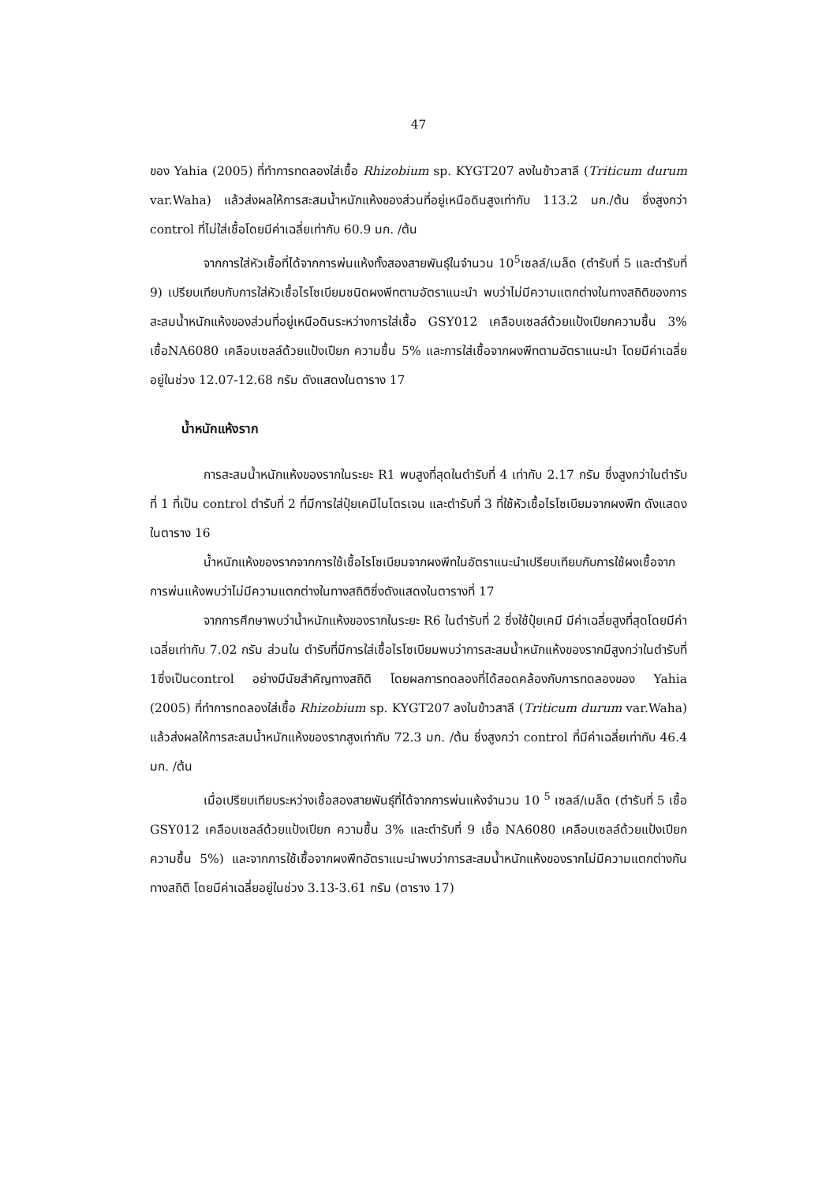47
ของ Yahia (2005) ที่ทำการทดลองใส่เชื้อ Rhizobium sp. KYGT207 ลงในข้าวสาลี (Triticum durum var.Waha) แล้วส่งผลให้การสะสมน้ำหนักแห้งของส่วนที่อยู่เหนือดินสูงเท่ากับ 113.2 มก./ต้น ซึ่งสูงกว่า control ที่ไม่ใส่เชื้อโดยมีค่าเฉลี่ยเท่ากับ 60.9 มก. /ต้น
จากการใส่หัวเชื้อที่ได้จากการพ่นแห้งทั้งสองสายพันธุ์ในจำนวน 10<sup>5</sup>เซลล์/เมล็ด (ตำรับที่ 5 และตำรับที่ 9) เปรียบเทียบกับการใส่หัวเชื้อไรโซเบียมชนิดผงพีทตามอัตราแนะนำ พบว่าไม่มีความแตกต่างในทางสถิติของการสะสมน้ำหนักแห้งของส่วนที่อยู่เหนือดินระหว่างการใส่เชื้อ GSY012 เคลือบเซลล์ด้วยแป้งเปียกความชื้น 3% เชื้อNA6080 เคลือบเซลล์ด้วยแป้งเปียก ความชื้น 5% และการใส่เชื้อจากผงพีทตามอัตราแนะนำ โดยมีค่าเฉลี่ยอยู่ในช่วง 12.07-12.68 กรัม ดังแสดงในตาราง 17
น้ำหนักแห้งราก
การสะสมน้ำหนักแห้งของรากในระยะ R1 พบสูงที่สุดในตำรับที่ 4 เท่ากับ 2.17 กรัม ซึ่งสูงกว่าในตำรับที่ 1 ที่เป็น control ตำรับที่ 2 ที่มีการใส่ปุ๋ยเคมีไนโตรเจน และตำรับที่ 3 ที่ใช้หัวเชื้อไรโซเบียมจากผงพีท ดังแสดงในตาราง 16
น้ำหนักแห้งของรากจากการใช้เชื้อไรโซเบียมจากผงพีทในอัตราแนะนำเปรียบเทียบกับการใช้ผงเชื้อจากการพ่นแห้งพบว่าไม่มีความแตกต่างในทางสถิติซึ่งดังแสดงในตารางที่ 17
จากการศึกษาพบว่าน้ำหนักแห้งของรากในระยะ R6 ในตำรับที่ 2 ซึ่งใช้ปุ๋ยเคมี มีค่าเฉลี่ยสูงที่สุดโดยมีค่าเฉลี่ยเท่ากับ 7.02 กรัม ส่วนใน ตำรับที่มีการใส่เชื้อไรโซเบียมพบว่าการสะสมน้ำหนักแห้งของรากมีสูงกว่าในตำรับที่ 1ซึ่งเป็นcontrol อย่างมีนัยสำคัญทางสถิติ โดยผลการทดลองที่ได้สอดคล้องกับการทดลองของ Yahia (2005) ที่ทำการทดลองใส่เชื้อ Rhizobium sp. KYGT207 ลงในข้าวสาลี (Triticum durum var.Waha) แล้วส่งผลให้การสะสมน้ำหนักแห้งของรากสูงเท่ากับ 72.3 มก. /ต้น ซึ่งสูงกว่า control ที่มีค่าเฉลี่ยเท่ากับ 46.4 มก. /ต้น
เมื่อเปรียบเทียบระหว่างเชื้อสองสายพันธุ์ที่ได้จากการพ่นแห้งจำนวน 10 <sup>5</sup> เซลล์/เมล็ด (ตำรับที่ 5 เชื้อ GSY012 เคลือบเซลล์ด้วยแป้งเปียก ความชื้น 3% และตำรับที่ 9 เชื้อ NA6080 เคลือบเซลล์ด้วยแป้งเปียก ความชื้น 5%) และจากการใช้เชื้อจากผงพีทอัตราแนะนำพบว่าการสะสมน้ำหนักแห้งของรากไม่มีความแตกต่างกันทางสถิติ โดยมีค่าเฉลี่ยอยู่ในช่วง 3.13-3.61 กรัม (ตาราง 17)